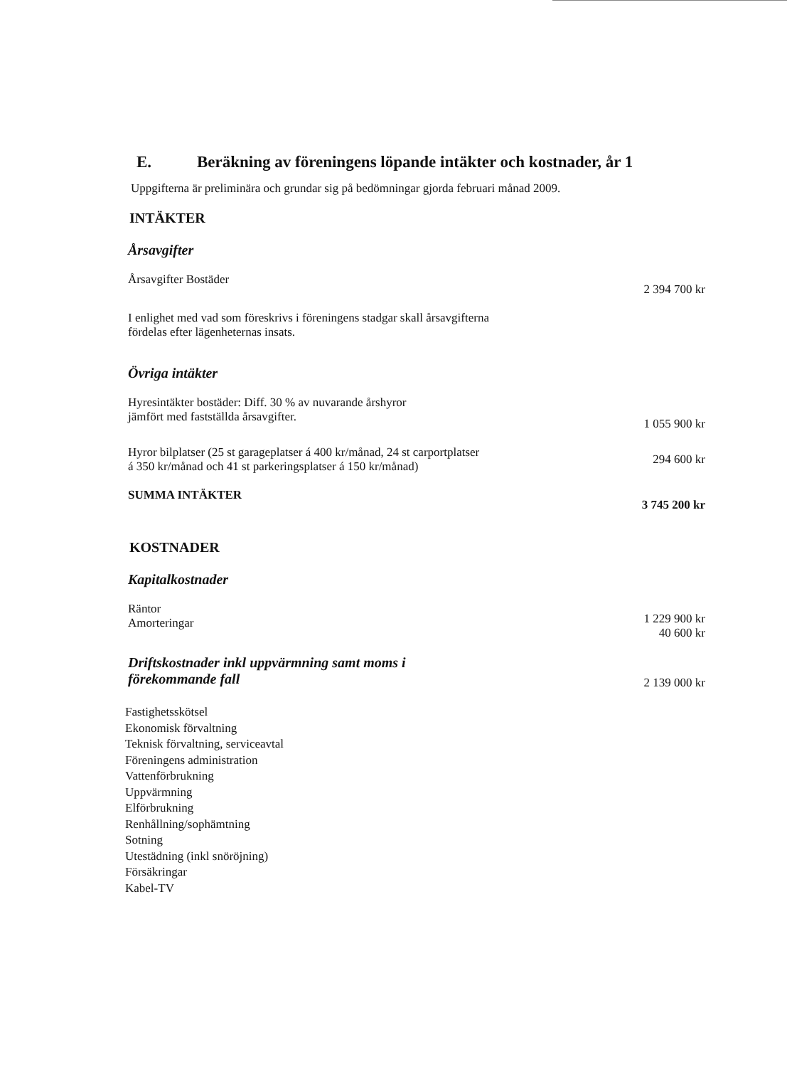E. Beräkning av föreningens löpande intäkter och kostnader, år 1
Uppgifterna är preliminära och grundar sig på bedömningar gjorda februari månad 2009.
INTÄKTER
Årsavgifter
| Årsavgifter Bostäder | 2 394 700 kr |
| I enlighet med vad som föreskrivs i föreningens stadgar skall årsavgifterna fördelas efter lägenheternas insats. | |
Övriga intäkter
| Hyresintäkter bostäder: Diff. 30 % av nuvarande årshyror jämfört med fastställda årsavgifter. | 1 055 900 kr |
| Hyror bilplatser (25 st garageplatser á 400 kr/månad, 24 st carportplatser á 350 kr/månad och 41 st parkeringsplatser á 150 kr/månad) | 294 600 kr |
| SUMMA INTÄKTER | 3 745 200 kr |
KOSTNADER
Kapitalkostnader
| Räntor Amorteringar | 1 229 900 kr 40 600 kr |
| Driftskostnader inkl uppvärmning samt moms i förekommande fall | 2 139 000 kr |
Fastighetsskötsel
Ekonomisk förvaltning
Teknisk förvaltning, serviceavtal
Föreningens administration
Vattenförbrukning
Uppvärmning
Elförbrukning
Renhållning/sophämtning
Sotning
Utestädning (inkl snöröjning)
Försäkringar
Kabel-TV